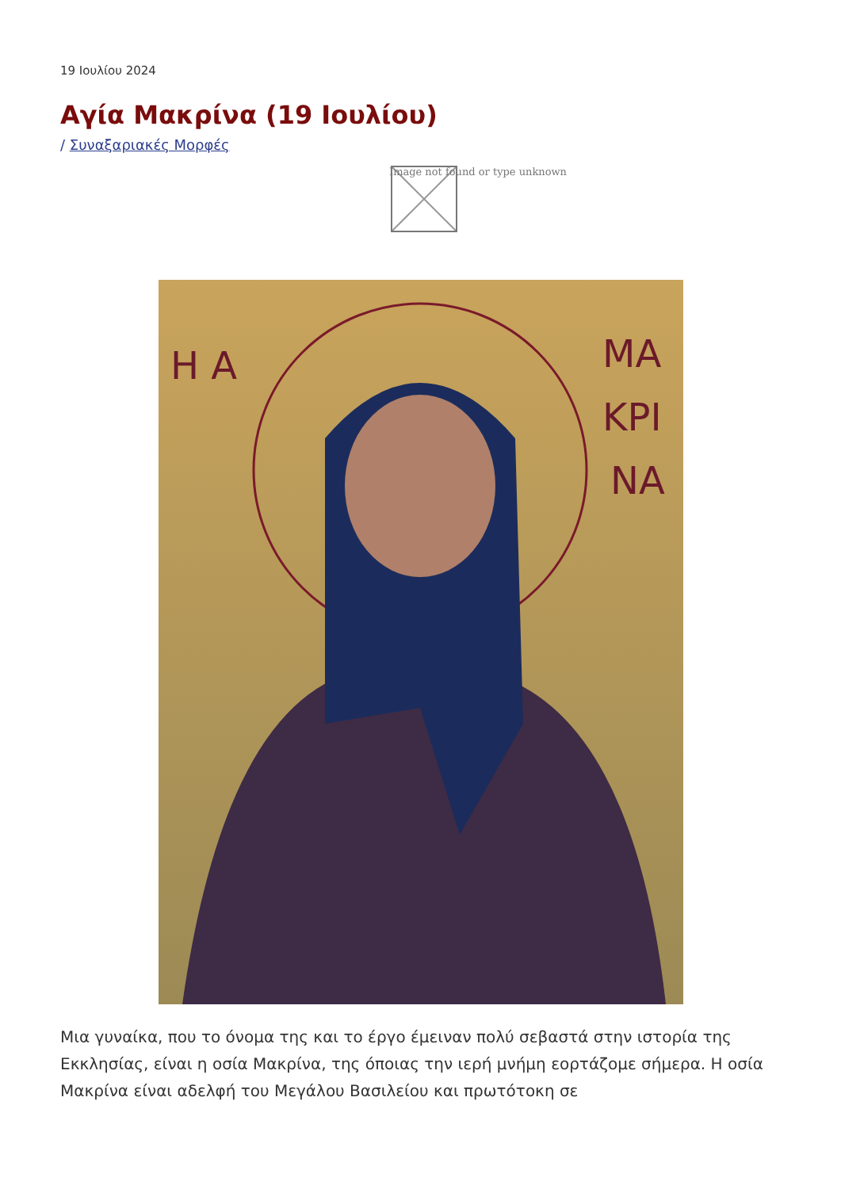19 Ιουλίου 2024
Αγία Μακρίνα (19 Ιουλίου)
/ Συναξαριακές Μορφές
Image not found or type unknown
Η Α
ΜΑ
ΚΡΙ
ΝΑ
Μια γυναίκα, που το όνομα της και το έργο έμειναν πολύ σεβαστά στην ιστορία της Εκκλησίας, είναι η οσία Μακρίνα, της όποιας την ιερή μνήμη εορτάζομε σήμερα. Η οσία Μακρίνα είναι αδελφή του Μεγάλου Βασιλείου και πρωτότοκη σε